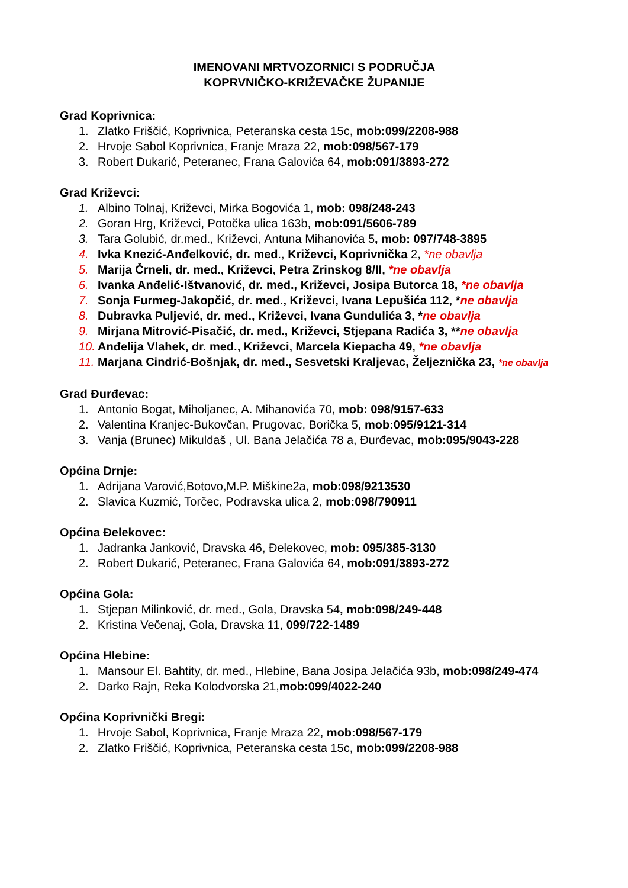IMENOVANI MRTVOZORNICI S PODRUČJA
KOPRVNIČKO-KRIŽEVAČKE ŽUPANIJE
Grad Koprivnica:
1. Zlatko Friščić, Koprivnica, Peteranska cesta 15c, mob:099/2208-988
2. Hrvoje Sabol Koprivnica, Franje Mraza 22, mob:098/567-179
3. Robert Dukarić, Peteranec, Frana Galovića 64, mob:091/3893-272
Grad Križevci:
1. Albino Tolnaj, Križevci, Mirka Bogovića 1, mob: 098/248-243
2. Goran Hrg, Križevci, Potočka ulica 163b, mob:091/5606-789
3. Tara Golubić, dr.med., Križevci, Antuna Mihanovića 5, mob: 097/748-3895
4. Ivka Knezić-Anđelković, dr. med., Križevci, Koprivnička 2, *ne obavlja
5. Marija Črneli, dr. med., Križevci, Petra Zrinskog 8/II, *ne obavlja
6. Ivanka Anđelić-Ištvanović, dr. med., Križevci, Josipa Butorca 18, *ne obavlja
7. Sonja Furmeg-Jakopčić, dr. med., Križevci, Ivana Lepušića 112, *ne obavlja
8. Dubravka Puljević, dr. med., Križevci, Ivana Gundulića 3, *ne obavlja
9. Mirjana Mitrović-Pisačić, dr. med., Križevci, Stjepana Radića 3, **ne obavlja
10. Anđelija Vlahek, dr. med., Križevci, Marcela Kiepacha 49, *ne obavlja
11. Marjana Cindrić-Bošnjak, dr. med., Sesvetski Kraljevac, Željeznička 23, *ne obavlja
Grad Đurđevac:
1. Antonio Bogat, Miholjanec, A. Mihanovića 70, mob: 098/9157-633
2. Valentina Kranjec-Bukovčan, Prugovac, Borička 5, mob:095/9121-314
3. Vanja (Brunec) Mikuldaš , Ul. Bana Jelačića 78 a, Đurđevac, mob:095/9043-228
Općina Drnje:
1. Adrijana Varović,Botovo,M.P. Miškine2a, mob:098/9213530
2. Slavica Kuzmić, Torčec, Podravska ulica 2, mob:098/790911
Općina Đelekovec:
1. Jadranka Janković, Dravska 46, Đelekovec, mob: 095/385-3130
2. Robert Dukarić, Peteranec, Frana Galovića 64, mob:091/3893-272
Općina Gola:
1. Stjepan Milinković, dr. med., Gola, Dravska 54, mob:098/249-448
2. Kristina Večenaj, Gola, Dravska 11, 099/722-1489
Općina Hlebine:
1. Mansour El. Bahtity, dr. med., Hlebine, Bana Josipa Jelačića 93b, mob:098/249-474
2. Darko Rajn, Reka Kolodvorska 21,mob:099/4022-240
Općina Koprivnički Bregi:
1. Hrvoje Sabol, Koprivnica, Franje Mraza 22, mob:098/567-179
2. Zlatko Friščić, Koprivnica, Peteranska cesta 15c, mob:099/2208-988